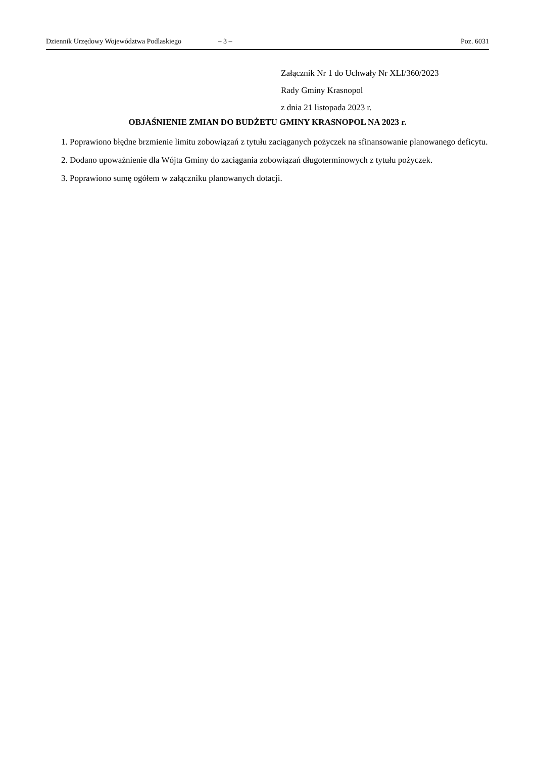Dziennik Urzędowy Województwa Podlaskiego – 3 – Poz. 6031
Załącznik Nr 1 do Uchwały Nr XLI/360/2023
Rady Gminy Krasnopol
z dnia 21 listopada 2023 r.
OBJAŚNIENIE ZMIAN DO BUDŻETU GMINY KRASNOPOL NA 2023 r.
1. Poprawiono błędne brzmienie limitu zobowiązań z tytułu zaciąganych pożyczek na sfinansowanie planowanego deficytu.
2. Dodano upoważnienie dla Wójta Gminy do zaciągania zobowiązań długoterminowych z tytułu pożyczek.
3. Poprawiono sumę ogółem w załączniku planowanych dotacji.